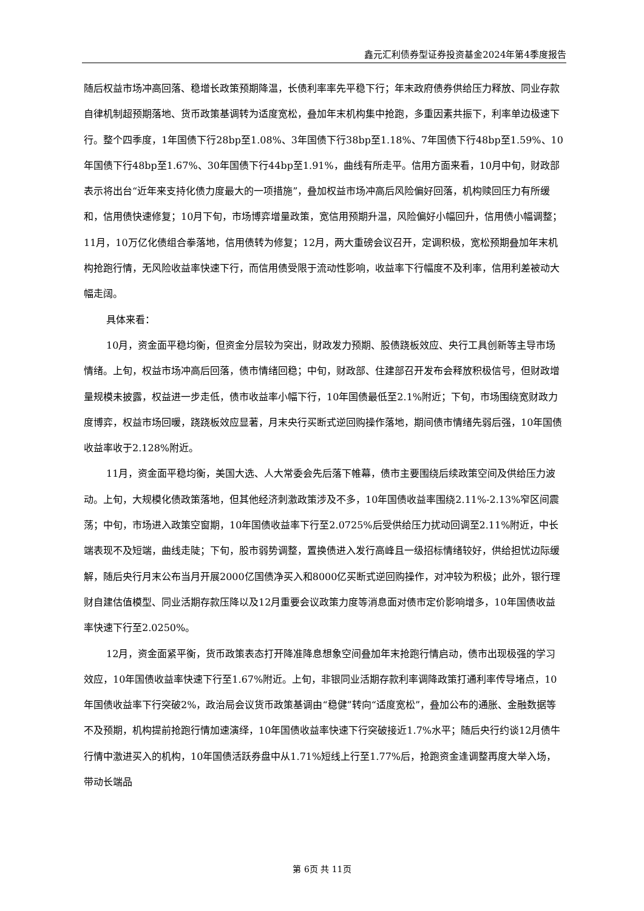鑫元汇利债券型证券投资基金2024年第4季度报告
随后权益市场冲高回落、稳增长政策预期降温，长债利率率先平稳下行；年末政府债券供给压力释放、同业存款自律机制超预期落地、货币政策基调转为适度宽松，叠加年末机构集中抢跑，多重因素共振下，利率单边极速下行。整个四季度，1年国债下行28bp至1.08%、3年国债下行38bp至1.18%、7年国债下行48bp至1.59%、10年国债下行48bp至1.67%、30年国债下行44bp至1.91%，曲线有所走平。信用方面来看，10月中旬，财政部表示将出台“近年来支持化债力度最大的一项措施”，叠加权益市场冲高后风险偏好回落，机构赎回压力有所缓和，信用债快速修复；10月下旬，市场博弈增量政策，宽信用预期升温，风险偏好小幅回升，信用债小幅调整；11月，10万亿化债组合拳落地，信用债转为修复；12月，两大重磅会议召开，定调积极，宽松预期叠加年末机构抢跑行情，无风险收益率快速下行，而信用债受限于流动性影响，收益率下行幅度不及利率，信用利差被动大幅走阔。
具体来看：
10月，资金面平稳均衡，但资金分层较为突出，财政发力预期、股债跷板效应、央行工具创新等主导市场情绪。上旬，权益市场冲高后回落，债市情绪回稳；中旬，财政部、住建部召开发布会释放积极信号，但财政增量规模未披露，权益进一步走低，债市收益率小幅下行，10年国债最低至2.1%附近；下旬，市场围绕宽财政力度博弈，权益市场回暖，跷跷板效应显著，月末央行买断式逆回购操作落地，期间债市情绪先弱后强，10年国债收益率收于2.128%附近。
11月，资金面平稳均衡，美国大选、人大常委会先后落下帷幕，债市主要围绕后续政策空间及供给压力波动。上旬，大规模化债政策落地，但其他经济刺激政策涉及不多，10年国债收益率围绕2.11%-2.13%窄区间震荡；中旬，市场进入政策空窗期，10年国债收益率下行至2.0725%后受供给压力扰动回调至2.11%附近，中长端表现不及短端，曲线走陡；下旬，股市弱势调整，置换债进入发行高峰且一级招标情绪较好，供给担忧边际缓解，随后央行月末公布当月开展2000亿国债净买入和8000亿买断式逆回购操作，对冲较为积极；此外，银行理财自建估值模型、同业活期存款压降以及12月重要会议政策力度等消息面对债市定价影响增多，10年国债收益率快速下行至2.0250%。
12月，资金面紧平衡，货币政策表态打开降准降息想象空间叠加年末抢跑行情启动，债市出现极强的学习效应，10年国债收益率快速下行至1.67%附近。上旬，非银同业活期存款利率调降政策打通利率传导堵点，10年国债收益率下行突破2%，政治局会议货币政策基调由“稳健”转向“适度宽松”，叠加公布的通胀、金融数据等不及预期，机构提前抢跑行情加速演绎，10年国债收益率快速下行突破接近1.7%水平；随后央行约谈12月债牛行情中激进买入的机构，10年国债活跃券盘中从1.71%短线上行至1.77%后，抢跑资金逢调整再度大举入场，带动长端品
第 6页 共 11页